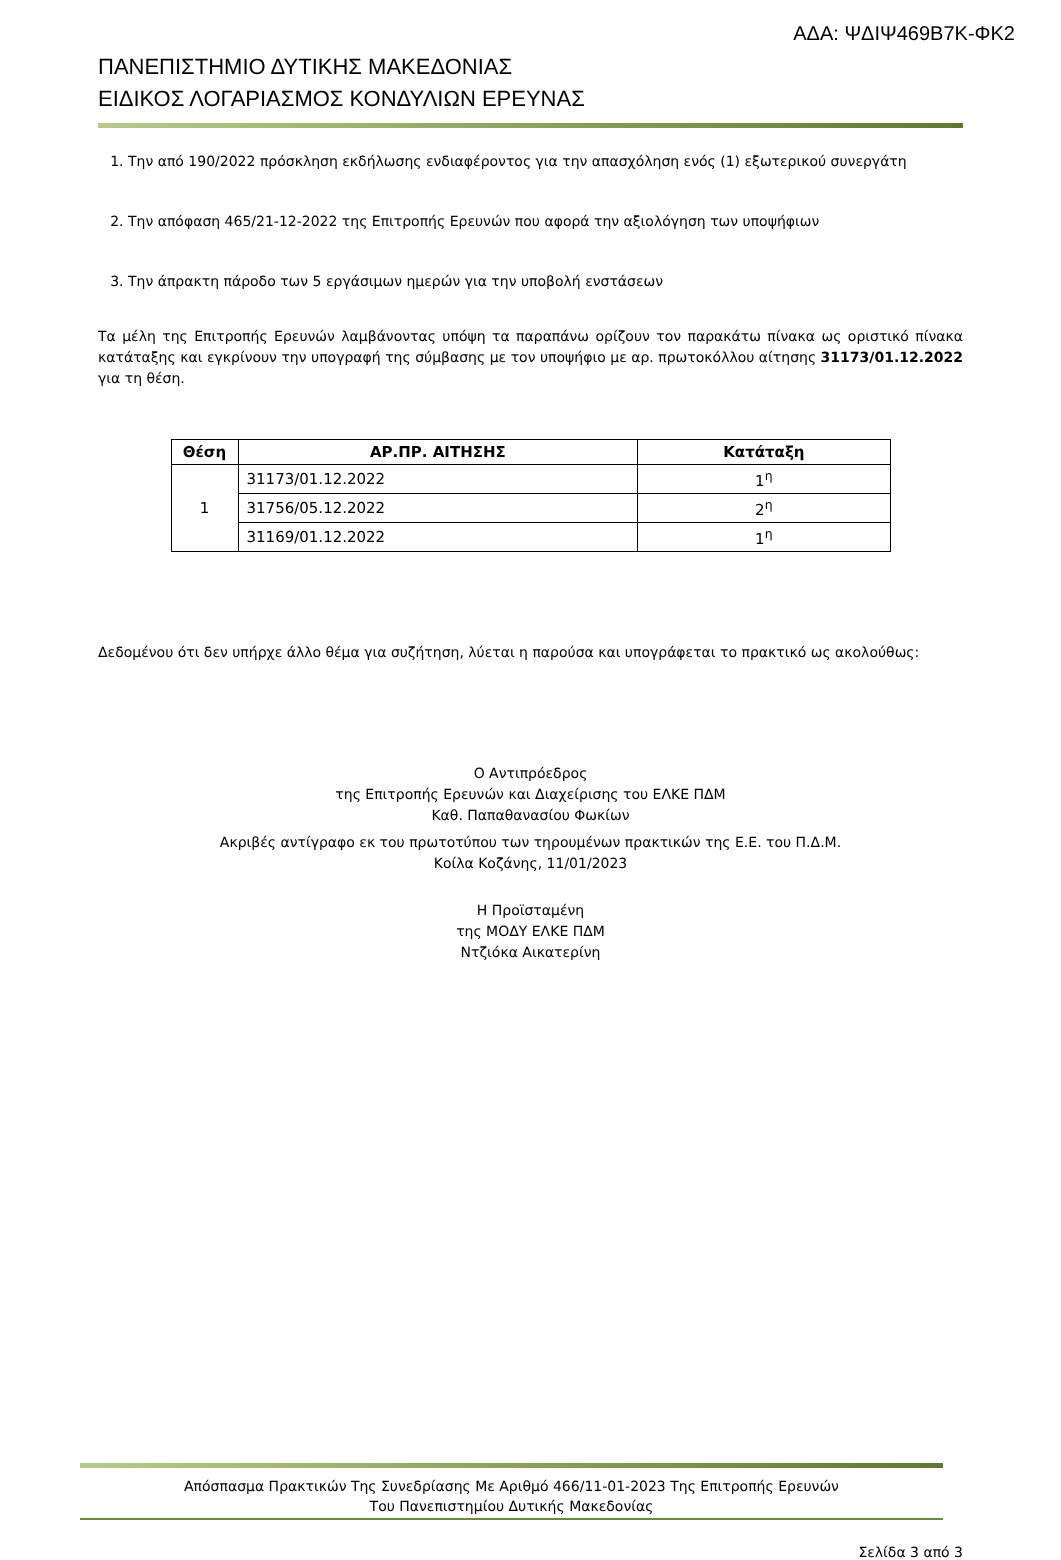ΑΔΑ: ΨΔΙΨ469Β7Κ-ΦΚ2
ΠΑΝΕΠΙΣΤΗΜΙΟ ΔΥΤΙΚΗΣ ΜΑΚΕΔΟΝΙΑΣ
ΕΙΔΙΚΟΣ ΛΟΓΑΡΙΑΣΜΟΣ ΚΟΝΔΥΛΙΩΝ ΕΡΕΥΝΑΣ
1. Την από 190/2022 πρόσκληση εκδήλωσης ενδιαφέροντος για την απασχόληση ενός (1) εξωτερικού συνεργάτη
2. Την απόφαση 465/21-12-2022 της Επιτροπής Ερευνών που αφορά την αξιολόγηση των υποψήφιων
3. Την άπρακτη πάροδο των 5 εργάσιμων ημερών για την υποβολή ενστάσεων
Τα μέλη της Επιτροπής Ερευνών λαμβάνοντας υπόψη τα παραπάνω ορίζουν τον παρακάτω πίνακα ως οριστικό πίνακα κατάταξης και εγκρίνουν την υπογραφή της σύμβασης με τον υποψήφιο με αρ. πρωτοκόλλου αίτησης 31173/01.12.2022 για τη θέση.
| Θέση | ΑΡ.ΠΡ. ΑΙΤΗΣΗΣ | Κατάταξη |
| --- | --- | --- |
| 1 | 31173/01.12.2022 | 1<sup>η</sup> |
| | 31756/05.12.2022 | 2<sup>η</sup> |
| | 31169/01.12.2022 | 1<sup>η</sup> |
Δεδομένου ότι δεν υπήρχε άλλο θέμα για συζήτηση, λύεται η παρούσα και υπογράφεται το πρακτικό ως ακολούθως:
Ο Αντιπρόεδρος
της Επιτροπής Ερευνών και Διαχείρισης του ΕΛΚΕ ΠΔΜ
Καθ. Παπαθανασίου Φωκίων
Ακριβές αντίγραφο εκ του πρωτοτύπου των τηρουμένων πρακτικών της Ε.Ε. του Π.Δ.Μ.
Κοίλα Κοζάνης, 11/01/2023
Η Προϊσταμένη
της ΜΟΔΥ ΕΛΚΕ ΠΔΜ
Ντζιόκα Αικατερίνη
Απόσπασμα Πρακτικών Της Συνεδρίασης Με Αριθμό 466/11-01-2023 Της Επιτροπής Ερευνών
Του Πανεπιστημίου Δυτικής Μακεδονίας
Σελίδα 3 από 3